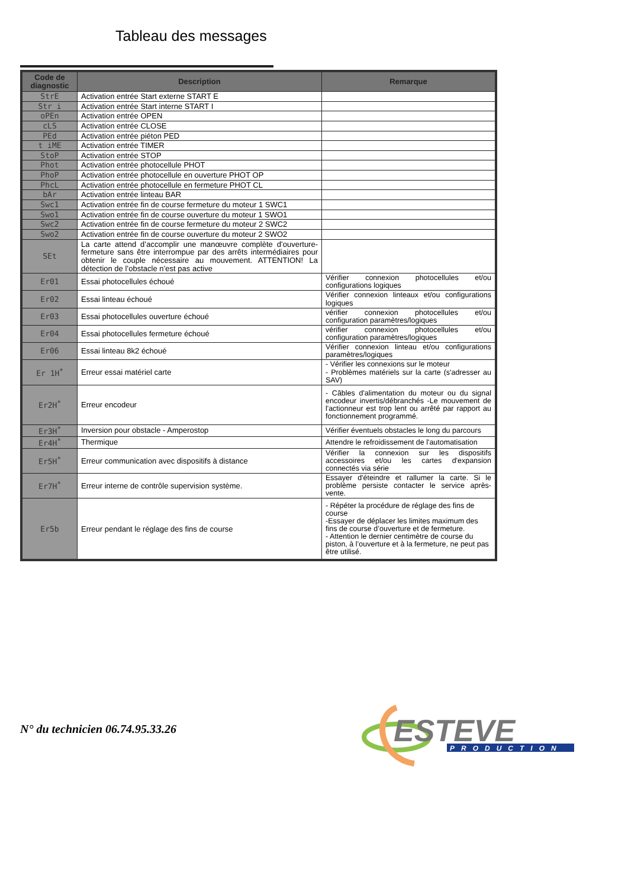Tableau des messages
| Code de diagnostic | Description | Remarque |
| --- | --- | --- |
| StrE | Activation entrée Start externe START E | |
| Str i | Activation entrée Start interne START I | |
| oPEn | Activation entrée OPEN | |
| cLS | Activation entrée CLOSE | |
| PEd | Activation entrée piéton PED | |
| t iME | Activation entrée TIMER | |
| StoP | Activation entrée STOP | |
| Phot | Activation entrée photocellule PHOT | |
| PhoP | Activation entrée photocellule en ouverture PHOT OP | |
| PhcL | Activation entrée photocellule en fermeture PHOT CL | |
| bAr | Activation entrée linteau BAR | |
| Swc1 | Activation entrée fin de course fermeture du moteur 1 SWC1 | |
| Swo1 | Activation entrée fin de course ouverture du moteur 1 SWO1 | |
| Swc2 | Activation entrée fin de course fermeture du moteur 2 SWC2 | |
| Swo2 | Activation entrée fin de course ouverture du moteur 2 SWO2 | |
| SEt | La carte attend d’accomplir une manœuvre complète d’ouverture-fermeture sans être interrompue par des arrêts intermédiaires pour obtenir le couple nécessaire au mouvement. ATTENTION! La détection de l’obstacle n’est pas active | |
| Er01 | Essai photocellules échoué | Vérifier connexion photocellules et/ou configurations logiques |
| Er02 | Essai linteau échoué | Vérifier connexion linteaux et/ou configurations logiques |
| Er03 | Essai photocellules ouverture échoué | vérifier connexion photocellules et/ou configuration paramètres/logiques |
| Er04 | Essai photocellules fermeture échoué | vérifier connexion photocellules et/ou configuration paramètres/logiques |
| Er06 | Essai linteau 8k2 échoué | Vérifier connexion linteau et/ou configurations paramètres/logiques |
| Er 1H<sup>*</sup> | Erreur essai matériel carte | - Vérifier les connexions sur le moteur - Problèmes matériels sur la carte (s'adresser au SAV) |
| Er2H<sup>*</sup> | Erreur encodeur | - Câbles d'alimentation du moteur ou du signal encodeur invertis/débranchés -Le mouvement de l'actionneur est trop lent ou arrêté par rapport au fonctionnement programmé. |
| Er3H<sup>*</sup> | Inversion pour obstacle - Amperostop | Vérifier éventuels obstacles le long du parcours |
| Er4H<sup>*</sup> | Thermique | Attendre le refroidissement de l'automatisation |
| Er5H<sup>*</sup> | Erreur communication avec dispositifs à distance | Vérifier la connexion sur les dispositifs accessoires et/ou les cartes d'expansion connectés via série |
| Er7H<sup>*</sup> | Erreur interne de contrôle supervision système. | Essayer d'éteindre et rallumer la carte. Si le problème persiste contacter le service après-vente. |
| Er5b | Erreur pendant le réglage des fins de course | - Répéter la procédure de réglage des fins de course -Essayer de déplacer les limites maximum des fins de course d’ouverture et de fermeture. - Attention le dernier centimètre de course du piston, à l’ouverture et à la fermeture, ne peut pas être utilisé. |
N° du technicien 06.74.95.33.26
ESTEVE
PRODUCTION